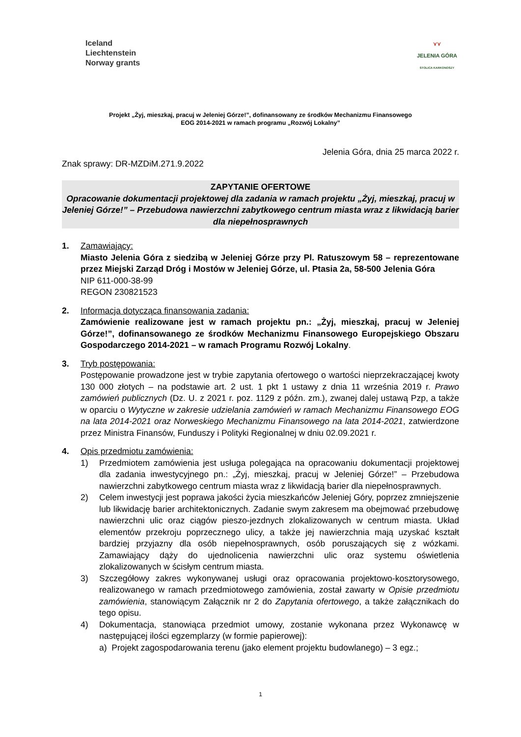Iceland
Liechtenstein
Norway grants
⋎⋎
JELENIA GÓRA
STOLICA KARKONOSZY
Projekt „Żyj, mieszkaj, pracuj w Jeleniej Górze!”, dofinansowany ze środków Mechanizmu Finansowego
EOG 2014-2021 w ramach programu „Rozwój Lokalny”
Jelenia Góra, dnia 25 marca 2022 r.
Znak sprawy: DR-MZDiM.271.9.2022
ZAPYTANIE OFERTOWE
Opracowanie dokumentacji projektowej dla zadania w ramach projektu „Żyj, mieszkaj, pracuj w Jeleniej Górze!” – Przebudowa nawierzchni zabytkowego centrum miasta wraz z likwidacją barier dla niepełnosprawnych
1. Zamawiający:
Miasto Jelenia Góra z siedzibą w Jeleniej Górze przy Pl. Ratuszowym 58 – reprezentowane przez Miejski Zarząd Dróg i Mostów w Jeleniej Górze, ul. Ptasia 2a, 58-500 Jelenia Góra
NIP 611-000-38-99
REGON 230821523
2. Informacja dotycząca finansowania zadania:
Zamówienie realizowane jest w ramach projektu pn.: „Żyj, mieszkaj, pracuj w Jeleniej Górze!”, dofinansowanego ze środków Mechanizmu Finansowego Europejskiego Obszaru Gospodarczego 2014-2021 – w ramach Programu Rozwój Lokalny.
3. Tryb postępowania:
Postępowanie prowadzone jest w trybie zapytania ofertowego o wartości nieprzekraczającej kwoty 130 000 złotych – na podstawie art. 2 ust. 1 pkt 1 ustawy z dnia 11 września 2019 r. Prawo zamówień publicznych (Dz. U. z 2021 r. poz. 1129 z późn. zm.), zwanej dalej ustawą Pzp, a także w oparciu o Wytyczne w zakresie udzielania zamówień w ramach Mechanizmu Finansowego EOG na lata 2014-2021 oraz Norweskiego Mechanizmu Finansowego na lata 2014-2021, zatwierdzone przez Ministra Finansów, Funduszy i Polityki Regionalnej w dniu 02.09.2021 r.
4. Opis przedmiotu zamówienia:
1) Przedmiotem zamówienia jest usługa polegająca na opracowaniu dokumentacji projektowej dla zadania inwestycyjnego pn.: „Żyj, mieszkaj, pracuj w Jeleniej Górze!” – Przebudowa nawierzchni zabytkowego centrum miasta wraz z likwidacją barier dla niepełnosprawnych.
2) Celem inwestycji jest poprawa jakości życia mieszkańców Jeleniej Góry, poprzez zmniejszenie lub likwidację barier architektonicznych. Zadanie swym zakresem ma obejmować przebudowę nawierzchni ulic oraz ciągów pieszo-jezdnych zlokalizowanych w centrum miasta. Układ elementów przekroju poprzecznego ulicy, a także jej nawierzchnia mają uzyskać kształt bardziej przyjazny dla osób niepełnosprawnych, osób poruszających się z wózkami. Zamawiający dąży do ujednolicenia nawierzchni ulic oraz systemu oświetlenia zlokalizowanych w ścisłym centrum miasta.
3) Szczegółowy zakres wykonywanej usługi oraz opracowania projektowo-kosztorysowego, realizowanego w ramach przedmiotowego zamówienia, został zawarty w Opisie przedmiotu zamówienia, stanowiącym Załącznik nr 2 do Zapytania ofertowego, a także załącznikach do tego opisu.
4) Dokumentacja, stanowiąca przedmiot umowy, zostanie wykonana przez Wykonawcę w następującej ilości egzemplarzy (w formie papierowej):
a) Projekt zagospodarowania terenu (jako element projektu budowlanego) – 3 egz.;
1